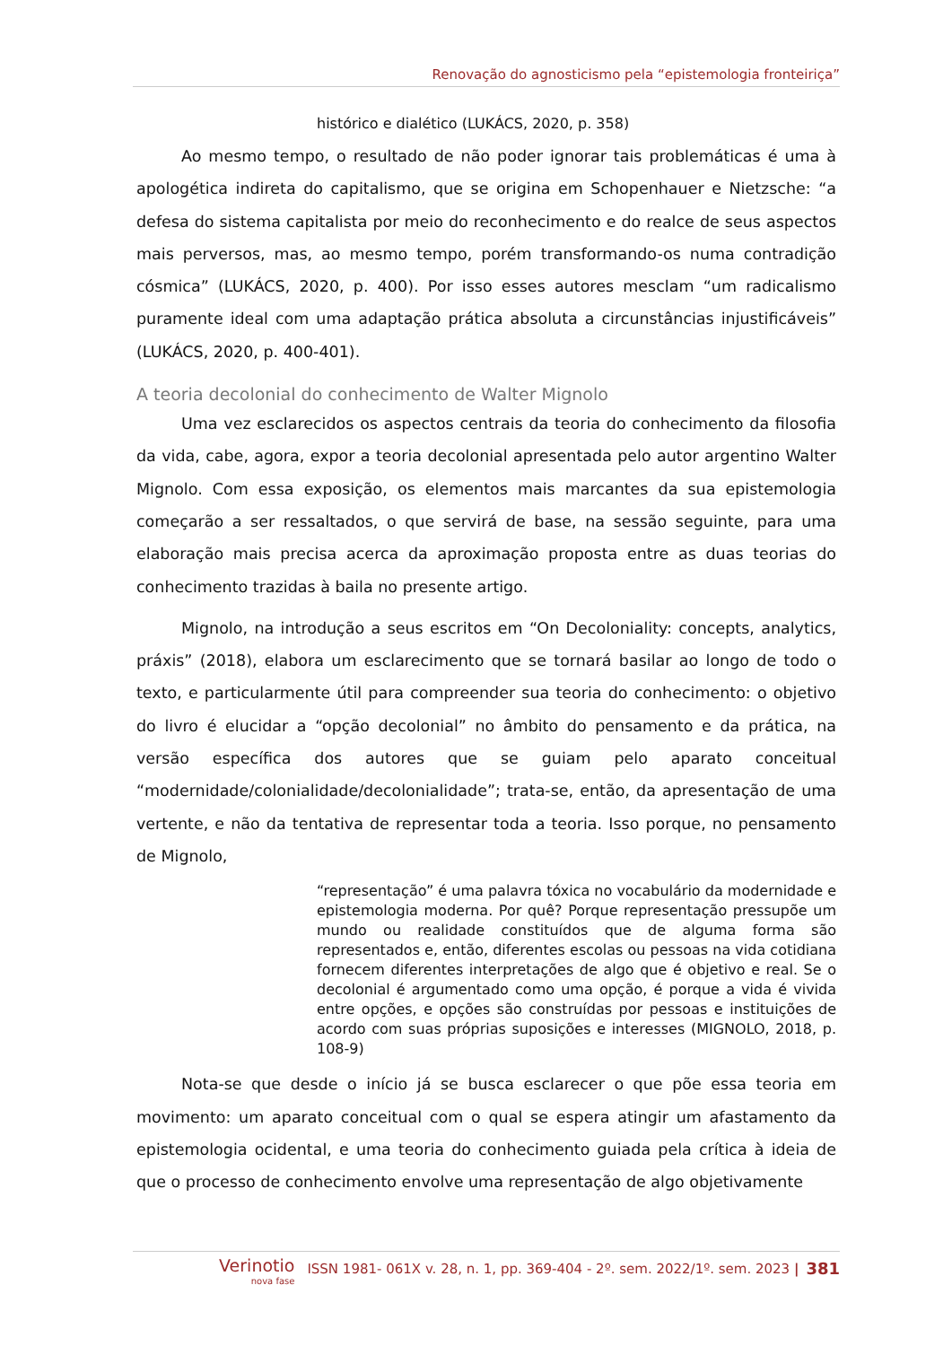Renovação do agnosticismo pela “epistemologia fronteiriça”
histórico e dialético (LUKÁCS, 2020, p. 358)
Ao mesmo tempo, o resultado de não poder ignorar tais problemáticas é uma à apologética indireta do capitalismo, que se origina em Schopenhauer e Nietzsche: “a defesa do sistema capitalista por meio do reconhecimento e do realce de seus aspectos mais perversos, mas, ao mesmo tempo, porém transformando-os numa contradição cósmica” (LUKÁCS, 2020, p. 400). Por isso esses autores mesclam “um radicalismo puramente ideal com uma adaptação prática absoluta a circunstâncias injustificáveis” (LUKÁCS, 2020, p. 400-401).
A teoria decolonial do conhecimento de Walter Mignolo
Uma vez esclarecidos os aspectos centrais da teoria do conhecimento da filosofia da vida, cabe, agora, expor a teoria decolonial apresentada pelo autor argentino Walter Mignolo. Com essa exposição, os elementos mais marcantes da sua epistemologia começarão a ser ressaltados, o que servirá de base, na sessão seguinte, para uma elaboração mais precisa acerca da aproximação proposta entre as duas teorias do conhecimento trazidas à baila no presente artigo.
Mignolo, na introdução a seus escritos em “On Decoloniality: concepts, analytics, práxis” (2018), elabora um esclarecimento que se tornará basilar ao longo de todo o texto, e particularmente útil para compreender sua teoria do conhecimento: o objetivo do livro é elucidar a “opção decolonial” no âmbito do pensamento e da prática, na versão específica dos autores que se guiam pelo aparato conceitual “modernidade/colonialidade/decolonialidade”; trata-se, então, da apresentação de uma vertente, e não da tentativa de representar toda a teoria. Isso porque, no pensamento de Mignolo,
“representação” é uma palavra tóxica no vocabulário da modernidade e epistemologia moderna. Por quê? Porque representação pressupõe um mundo ou realidade constituídos que de alguma forma são representados e, então, diferentes escolas ou pessoas na vida cotidiana fornecem diferentes interpretações de algo que é objetivo e real. Se o decolonial é argumentado como uma opção, é porque a vida é vivida entre opções, e opções são construídas por pessoas e instituições de acordo com suas próprias suposições e interesses (MIGNOLO, 2018, p. 108-9)
Nota-se que desde o início já se busca esclarecer o que põe essa teoria em movimento: um aparato conceitual com o qual se espera atingir um afastamento da epistemologia ocidental, e uma teoria do conhecimento guiada pela crítica à ideia de que o processo de conhecimento envolve uma representação de algo objetivamente
Verinotio
nova fase
ISSN 1981- 061X v. 28, n. 1, pp. 369-404 - 2º. sem. 2022/1º. sem. 2023 |
381